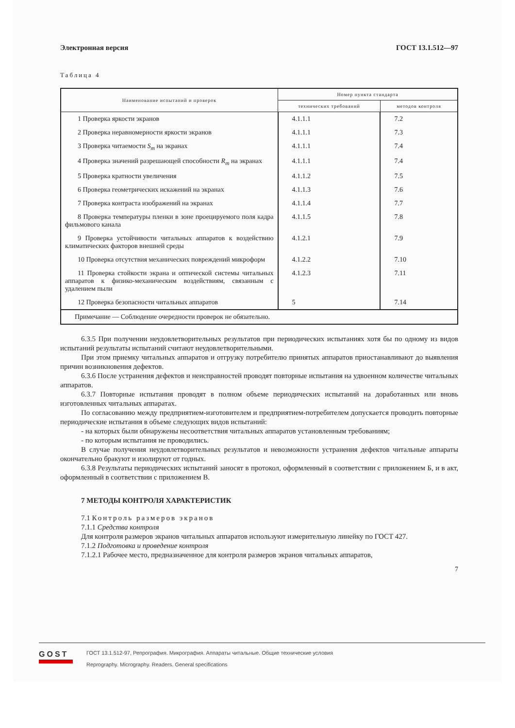Электронная версия ГОСТ 13.1.512—97
Таблица 4
| Наименование испытаний и проверок | Номер пункта стандарта | |
| --- | --- | --- |
| | технических требований | методов контроля |
| 1 Проверка яркости экранов | 4.1.1.1 | 7.2 |
| 2 Проверка неравномерности яркости экранов | 4.1.1.1 | 7.3 |
| 3 Проверка читаемости S<sub>m</sub> на экранах | 4.1.1.1 | 7.4 |
| 4 Проверка значений разрешающей способности R<sub>m</sub> на экранах | 4.1.1.1 | 7.4 |
| 5 Проверка кратности увеличения | 4.1.1.2 | 7.5 |
| 6 Проверка геометрических искажений на экранах | 4.1.1.3 | 7.6 |
| 7 Проверка контраста изображений на экранах | 4.1.1.4 | 7.7 |
| 8 Проверка температуры пленки в зоне проецируемого поля кадра фильмового канала | 4.1.1.5 | 7.8 |
| 9 Проверка устойчивости читальных аппаратов к воздействию климатических факторов внешней среды | 4.1.2.1 | 7.9 |
| 10 Проверка отсутствия механических повреждений микроформ | 4.1.2.2 | 7.10 |
| 11 Проверка стойкости экрана и оптической системы читальных аппаратов к физико-механическим воздействиям, связанным с удалением пыли | 4.1.2.3 | 7.11 |
| 12 Проверка безопасности читальных аппаратов | 5 | 7.14 |
| Примечание — Соблюдение очередности проверок не обязательно. | | |
6.3.5 При получении неудовлетворительных результатов при периодических испытаниях хотя бы по одному из видов испытаний результаты испытаний считают неудовлетворительными.
При этом приемку читальных аппаратов и отгрузку потребителю принятых аппаратов приостанавливают до выявления причин возникновения дефектов.
6.3.6 После устранения дефектов и неисправностей проводят повторные испытания на удвоенном количестве читальных аппаратов.
6.3.7 Повторные испытания проводят в полном объеме периодических испытаний на доработанных или вновь изготовленных читальных аппаратах.
По согласованию между предприятием-изготовителем и предприятием-потребителем допускается проводить повторные периодические испытания в объеме следующих видов испытаний:
- на которых были обнаружены несоответствия читальных аппаратов установленным требованиям;
- по которым испытания не проводились.
В случае получения неудовлетворительных результатов и невозможности устранения дефектов читальные аппараты окончательно бракуют и изолируют от годных.
6.3.8 Результаты периодических испытаний заносят в протокол, оформленный в соответствии с приложением Б, и в акт, оформленный в соответствии с приложением В.
7 МЕТОДЫ КОНТРОЛЯ ХАРАКТЕРИСТИК
7.1 Контроль размеров экранов
7.1.1 Средства контроля
Для контроля размеров экранов читальных аппаратов используют измерительную линейку по ГОСТ 427.
7.1.2 Подготовка и проведение контроля
7.1.2.1 Рабочее место, предназначенное для контроля размеров экранов читальных аппаратов,
7
GOST
ГОСТ 13.1.512-97, Репрография. Микрография. Аппараты читальные. Общие технические условия
Reprography. Micrography. Readers. General specifications